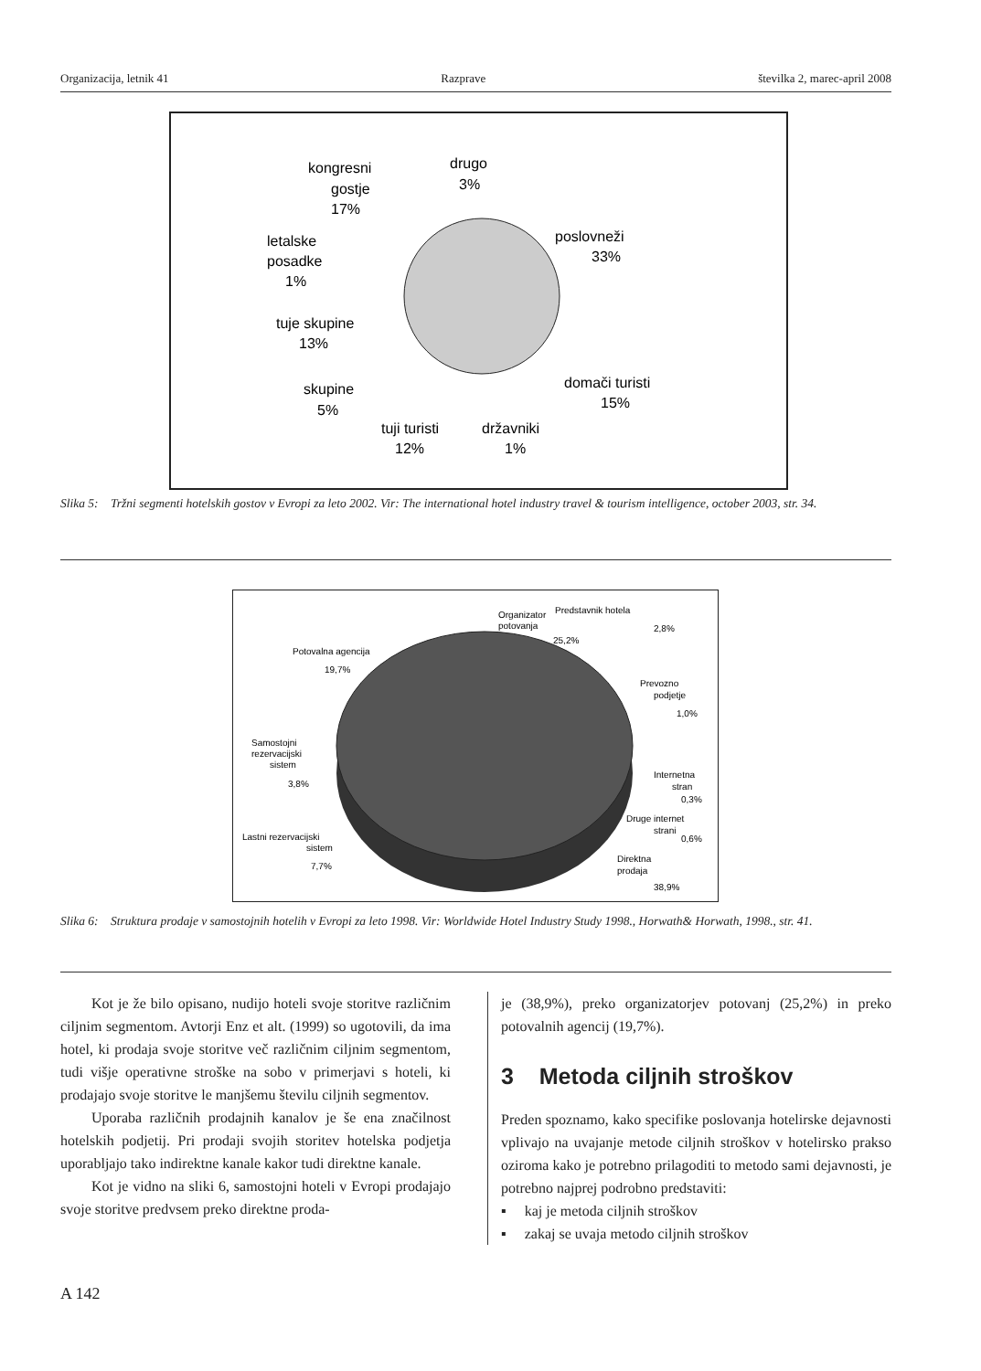Organizacija, letnik 41 Razprave številka 2, marec-april 2008
poslovneži
33%
domači turisti
15%
državniki
1%
tuji turisti
12%
skupine
5%
tuje skupine
13%
letalske
posadke
1%
kongresni
gostje
17%
drugo
3%
Slika 5: Tržni segmenti hotelskih gostov v Evropi za leto 2002. Vir: The international hotel industry travel & tourism intelligence, october 2003, str. 34.
Organizator
potovanja
25,2%
Predstavnik hotela
2,8%
Potovalna agencija
19,7%
Prevozno
podjetje
1,0%
Samostojni
rezervacijski
sistem
3,8%
Internetna
stran
0,3%
Druge internet
strani
0,6%
Lastni rezervacijski
sistem
7,7%
Direktna
prodaja
38,9%
Slika 6: Struktura prodaje v samostojnih hotelih v Evropi za leto 1998. Vir: Worldwide Hotel Industry Study 1998., Horwath& Horwath, 1998., str. 41.
Kot je že bilo opisano, nudijo hoteli svoje storitve različnim ciljnim segmentom. Avtorji Enz et alt. (1999) so ugotovili, da ima hotel, ki prodaja svoje storitve več različnim ciljnim segmentom, tudi višje operativne stroške na sobo v primerjavi s hoteli, ki prodajajo svoje storitve le manjšemu številu ciljnih segmentov.
Uporaba različnih prodajnih kanalov je še ena značilnost hotelskih podjetij. Pri prodaji svojih storitev hotelska podjetja uporabljajo tako indirektne kanale kakor tudi direktne kanale.
Kot je vidno na sliki 6, samostojni hoteli v Evropi prodajajo svoje storitve predvsem preko direktne proda-
je (38,9%), preko organizatorjev potovanj (25,2%) in preko potovalnih agencij (19,7%).
3 Metoda ciljnih stroškov
Preden spoznamo, kako specifike poslovanja hotelirske dejavnosti vplivajo na uvajanje metode ciljnih stroškov v hotelirsko prakso oziroma kako je potrebno prilagoditi to metodo sami dejavnosti, je potrebno najprej podrobno predstaviti:
▪ kaj je metoda ciljnih stroškov
▪ zakaj se uvaja metodo ciljnih stroškov
A 142